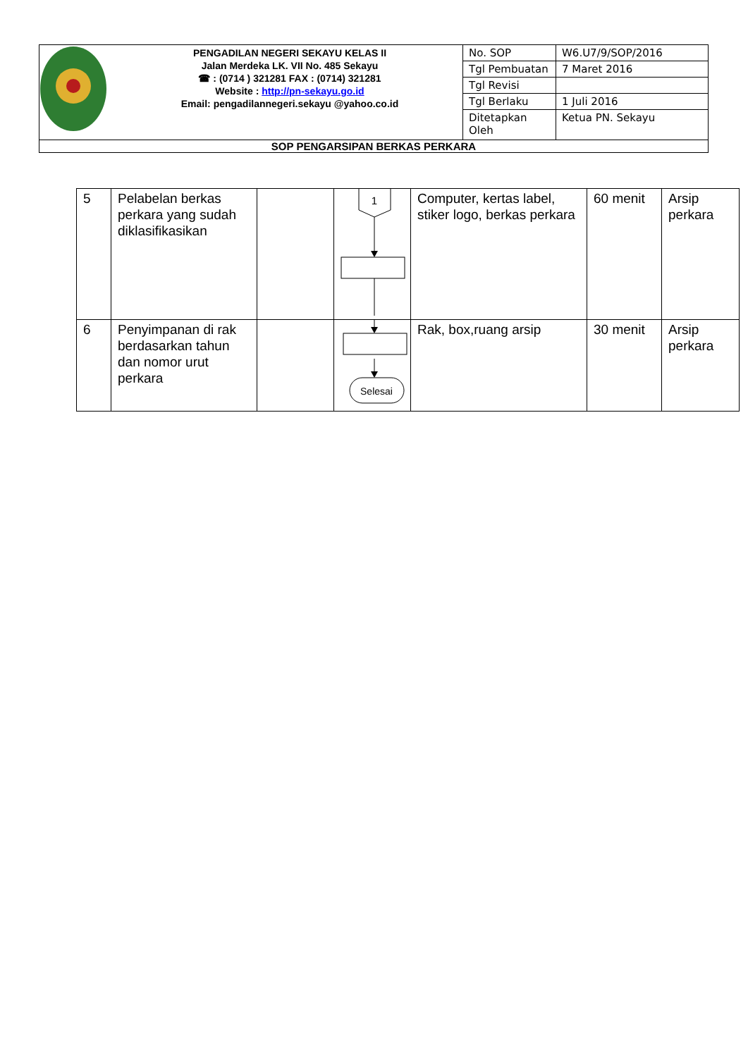| PENGADILAN NEGERI SEKAYU KELAS II Jalan Merdeka LK. VII No. 485 Sekayu ☎ : (0714 ) 321281 FAX : (0714) 321281 Website : http://pn-sekayu.go.id Email: pengadilannegeri.sekayu @yahoo.co.id | No. SOP | W6.U7/9/SOP/2016 |
| | Tgl Pembuatan | 7 Maret 2016 |
| | Tgl Revisi | |
| | Tgl Berlaku | 1 Juli 2016 |
| | Ditetapkan Oleh | Ketua PN. Sekayu |
| SOP PENGARSIPAN BERKAS PERKARA | | |
| 5 | Pelabelan berkas perkara yang sudah diklasifikasikan | | 1 | Computer, kertas label, stiker logo, berkas perkara | 60 menit | Arsip perkara |
| 6 | Penyimpanan di rak berdasarkan tahun dan nomor urut perkara | | Selesai | Rak, box,ruang arsip | 30 menit | Arsip perkara |